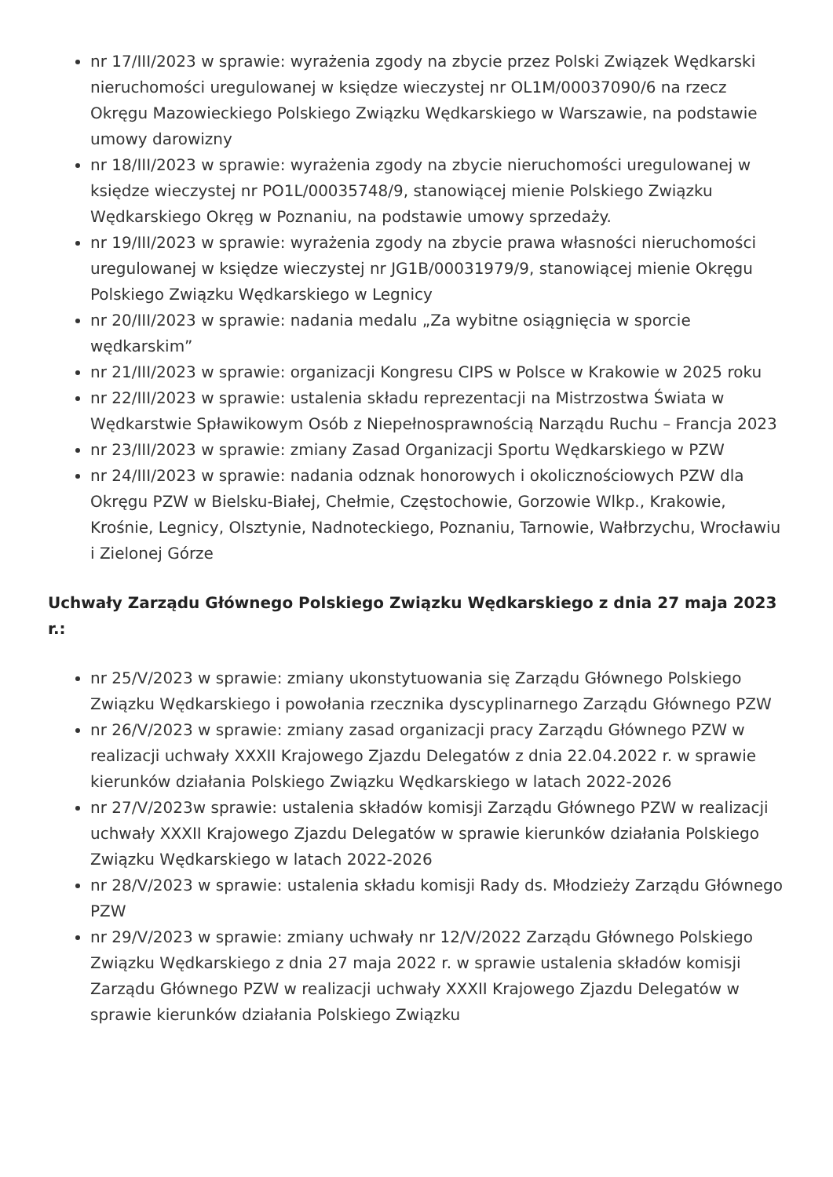nr 17/III/2023 w sprawie: wyrażenia zgody na zbycie przez Polski Związek Wędkarski nieruchomości uregulowanej w księdze wieczystej nr OL1M/00037090/6 na rzecz Okręgu Mazowieckiego Polskiego Związku Wędkarskiego w Warszawie, na podstawie umowy darowizny
nr 18/III/2023 w sprawie: wyrażenia zgody na zbycie nieruchomości uregulowanej w księdze wieczystej nr PO1L/00035748/9, stanowiącej mienie Polskiego Związku Wędkarskiego Okręg w Poznaniu, na podstawie umowy sprzedaży.
nr 19/III/2023 w sprawie: wyrażenia zgody na zbycie prawa własności nieruchomości uregulowanej w księdze wieczystej nr JG1B/00031979/9, stanowiącej mienie Okręgu Polskiego Związku Wędkarskiego w Legnicy
nr 20/III/2023 w sprawie: nadania medalu „Za wybitne osiągnięcia w sporcie wędkarskim”
nr 21/III/2023 w sprawie: organizacji Kongresu CIPS w Polsce w Krakowie w 2025 roku
nr 22/III/2023 w sprawie: ustalenia składu reprezentacji na Mistrzostwa Świata w Wędkarstwie Spławikowym Osób z Niepełnosprawnością Narządu Ruchu – Francja 2023
nr 23/III/2023 w sprawie: zmiany Zasad Organizacji Sportu Wędkarskiego w PZW
nr 24/III/2023 w sprawie: nadania odznak honorowych i okolicznościowych PZW dla Okręgu PZW w Bielsku-Białej, Chełmie, Częstochowie, Gorzowie Wlkp., Krakowie, Krośnie, Legnicy, Olsztynie, Nadnoteckiego, Poznaniu, Tarnowie, Wałbrzychu, Wrocławiu i Zielonej Górze
Uchwały Zarządu Głównego Polskiego Związku Wędkarskiego z dnia 27 maja 2023 r.:
nr 25/V/2023 w sprawie: zmiany ukonstytuowania się Zarządu Głównego Polskiego Związku Wędkarskiego i powołania rzecznika dyscyplinarnego Zarządu Głównego PZW
nr 26/V/2023 w sprawie: zmiany zasad organizacji pracy Zarządu Głównego PZW w realizacji uchwały XXXII Krajowego Zjazdu Delegatów z dnia 22.04.2022 r. w sprawie kierunków działania Polskiego Związku Wędkarskiego w latach 2022-2026
nr 27/V/2023w sprawie: ustalenia składów komisji Zarządu Głównego PZW w realizacji uchwały XXXII Krajowego Zjazdu Delegatów w sprawie kierunków działania Polskiego Związku Wędkarskiego w latach 2022-2026
nr 28/V/2023 w sprawie: ustalenia składu komisji Rady ds. Młodzieży Zarządu Głównego PZW
nr 29/V/2023 w sprawie: zmiany uchwały nr 12/V/2022 Zarządu Głównego Polskiego Związku Wędkarskiego z dnia 27 maja 2022 r. w sprawie ustalenia składów komisji Zarządu Głównego PZW w realizacji uchwały XXXII Krajowego Zjazdu Delegatów w sprawie kierunków działania Polskiego Związku